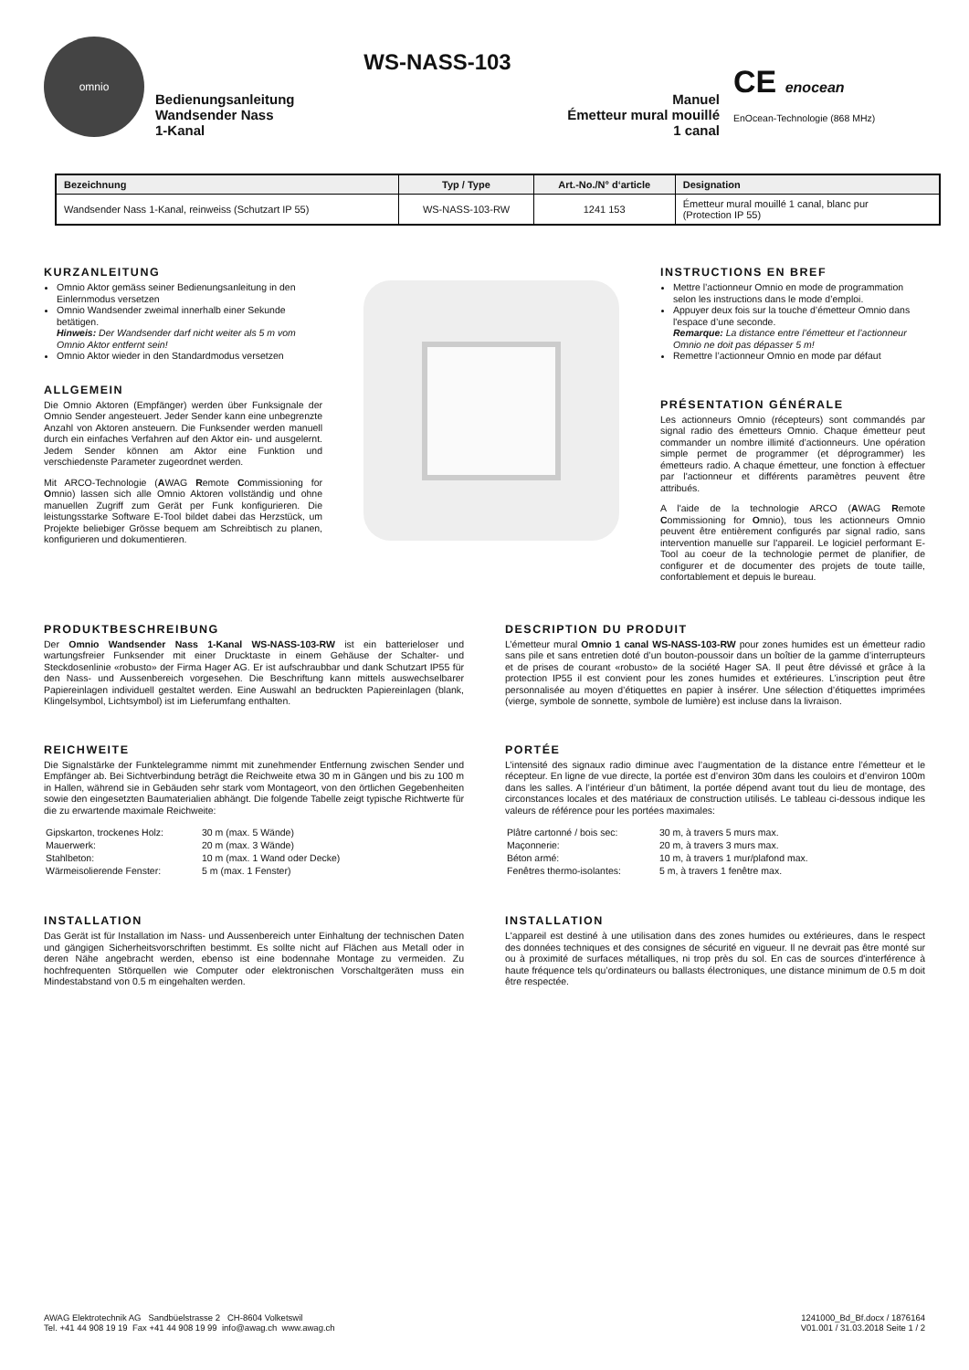omnio
WS-NASS-103
Bedienungsanleitung
Wandsender Nass
1-Kanal
Manuel
Émetteur mural mouillé
1 canal
CE enocean
EnOcean-Technologie (868 MHz)
| Bezeichnung | Typ / Type | Art.-No./N° d‘article | Designation |
| --- | --- | --- | --- |
| Wandsender Nass 1-Kanal, reinweiss (Schutzart IP 55) | WS-NASS-103-RW | 1241 153 | Émetteur mural mouillé 1 canal, blanc pur (Protection IP 55) |
KURZANLEITUNG
Omnio Aktor gemäss seiner Bedienungsanleitung in den Einlernmodus versetzen
Omnio Wandsender zweimal innerhalb einer Sekunde betätigen.
Hinweis: Der Wandsender darf nicht weiter als 5 m vom Omnio Aktor entfernt sein!
Omnio Aktor wieder in den Standardmodus versetzen
ALLGEMEIN
Die Omnio Aktoren (Empfänger) werden über Funksignale der Omnio Sender angesteuert. Jeder Sender kann eine unbegrenzte Anzahl von Aktoren ansteuern. Die Funksender werden manuell durch ein einfaches Verfahren auf den Aktor ein- und ausgelernt. Jedem Sender können am Aktor eine Funktion und verschiedenste Parameter zugeordnet werden.
Mit ARCO-Technologie (AWAG Remote Commissioning for Omnio) lassen sich alle Omnio Aktoren vollständig und ohne manuellen Zugriff zum Gerät per Funk konfigurieren. Die leistungsstarke Software E-Tool bildet dabei das Herzstück, um Projekte beliebiger Grösse bequem am Schreibtisch zu planen, konfigurieren und dokumentieren.
INSTRUCTIONS EN BREF
Mettre l’actionneur Omnio en mode de programmation selon les instructions dans le mode d’emploi.
Appuyer deux fois sur la touche d’émetteur Omnio dans l'espace d’une seconde.
Remarque: La distance entre l’émetteur et l’actionneur Omnio ne doit pas dépasser 5 m!
Remettre l’actionneur Omnio en mode par défaut
PRÉSENTATION GÉNÉRALE
Les actionneurs Omnio (récepteurs) sont commandés par signal radio des émetteurs Omnio. Chaque émetteur peut commander un nombre illimité d’actionneurs. Une opération simple permet de programmer (et déprogrammer) les émetteurs radio. A chaque émetteur, une fonction à effectuer par l'actionneur et différents paramètres peuvent être attribués.
A l'aide de la technologie ARCO (AWAG Remote Commissioning for Omnio), tous les actionneurs Omnio peuvent être entièrement configurés par signal radio, sans intervention manuelle sur l'appareil. Le logiciel performant E-Tool au coeur de la technologie permet de planifier, de configurer et de documenter des projets de toute taille, confortablement et depuis le bureau.
PRODUKTBESCHREIBUNG
Der Omnio Wandsender Nass 1-Kanal WS-NASS-103-RW ist ein batterieloser und wartungsfreier Funksender mit einer Drucktaste in einem Gehäuse der Schalter- und Steckdosenlinie «robusto» der Firma Hager AG. Er ist aufschraubbar und dank Schutzart IP55 für den Nass- und Aussenbereich vorgesehen. Die Beschriftung kann mittels auswechselbarer Papiereinlagen individuell gestaltet werden. Eine Auswahl an bedruckten Papiereinlagen (blank, Klingelsymbol, Lichtsymbol) ist im Lieferumfang enthalten.
REICHWEITE
Die Signalstärke der Funktelegramme nimmt mit zunehmender Entfernung zwischen Sender und Empfänger ab. Bei Sichtverbindung beträgt die Reichweite etwa 30 m in Gängen und bis zu 100 m in Hallen, während sie in Gebäuden sehr stark vom Montageort, von den örtlichen Gegebenheiten sowie den eingesetzten Baumaterialien abhängt. Die folgende Tabelle zeigt typische Richtwerte für die zu erwartende maximale Reichweite:
| Gipskarton, trockenes Holz: | 30 m (max. 5 Wände) |
| Mauerwerk: | 20 m (max. 3 Wände) |
| Stahlbeton: | 10 m (max. 1 Wand oder Decke) |
| Wärmeisolierende Fenster: | 5 m (max. 1 Fenster) |
INSTALLATION
Das Gerät ist für Installation im Nass- und Aussenbereich unter Einhaltung der technischen Daten und gängigen Sicherheitsvorschriften bestimmt. Es sollte nicht auf Flächen aus Metall oder in deren Nähe angebracht werden, ebenso ist eine bodennahe Montage zu vermeiden. Zu hochfrequenten Störquellen wie Computer oder elektronischen Vorschaltgeräten muss ein Mindestabstand von 0.5 m eingehalten werden.
DESCRIPTION DU PRODUIT
L’émetteur mural Omnio 1 canal WS-NASS-103-RW pour zones humides est un émetteur radio sans pile et sans entretien doté d’un bouton-poussoir dans un boîtier de la gamme d’interrupteurs et de prises de courant «robusto» de la société Hager SA. Il peut être dévissé et grâce à la protection IP55 il est convient pour les zones humides et extérieures. L’inscription peut être personnalisée au moyen d’étiquettes en papier à insérer. Une sélection d’étiquettes imprimées (vierge, symbole de sonnette, symbole de lumière) est incluse dans la livraison.
PORTÉE
L’intensité des signaux radio diminue avec l’augmentation de la distance entre l’émetteur et le récepteur. En ligne de vue directe, la portée est d’environ 30m dans les couloirs et d’environ 100m dans les salles. A l’intérieur d’un bâtiment, la portée dépend avant tout du lieu de montage, des circonstances locales et des matériaux de construction utilisés. Le tableau ci-dessous indique les valeurs de référence pour les portées maximales:
| Plâtre cartonné / bois sec: | 30 m, à travers 5 murs max. |
| Maçonnerie: | 20 m, à travers 3 murs max. |
| Béton armé: | 10 m, à travers 1 mur/plafond max. |
| Fenêtres thermo-isolantes: | 5 m, à travers 1 fenêtre max. |
INSTALLATION
L'appareil est destiné à une utilisation dans des zones humides ou extérieures, dans le respect des données techniques et des consignes de sécurité en vigueur. Il ne devrait pas être monté sur ou à proximité de surfaces métalliques, ni trop près du sol. En cas de sources d'interférence à haute fréquence tels qu’ordinateurs ou ballasts électroniques, une distance minimum de 0.5 m doit être respectée.
AWAG Elektrotechnik AG Sandbüelstrasse 2 CH-8604 Volketswil
Tel. +41 44 908 19 19 Fax +41 44 908 19 99 info@awag.ch www.awag.ch
1241000_Bd_Bf.docx / 1876164
V01.001 / 31.03.2018 Seite 1 / 2